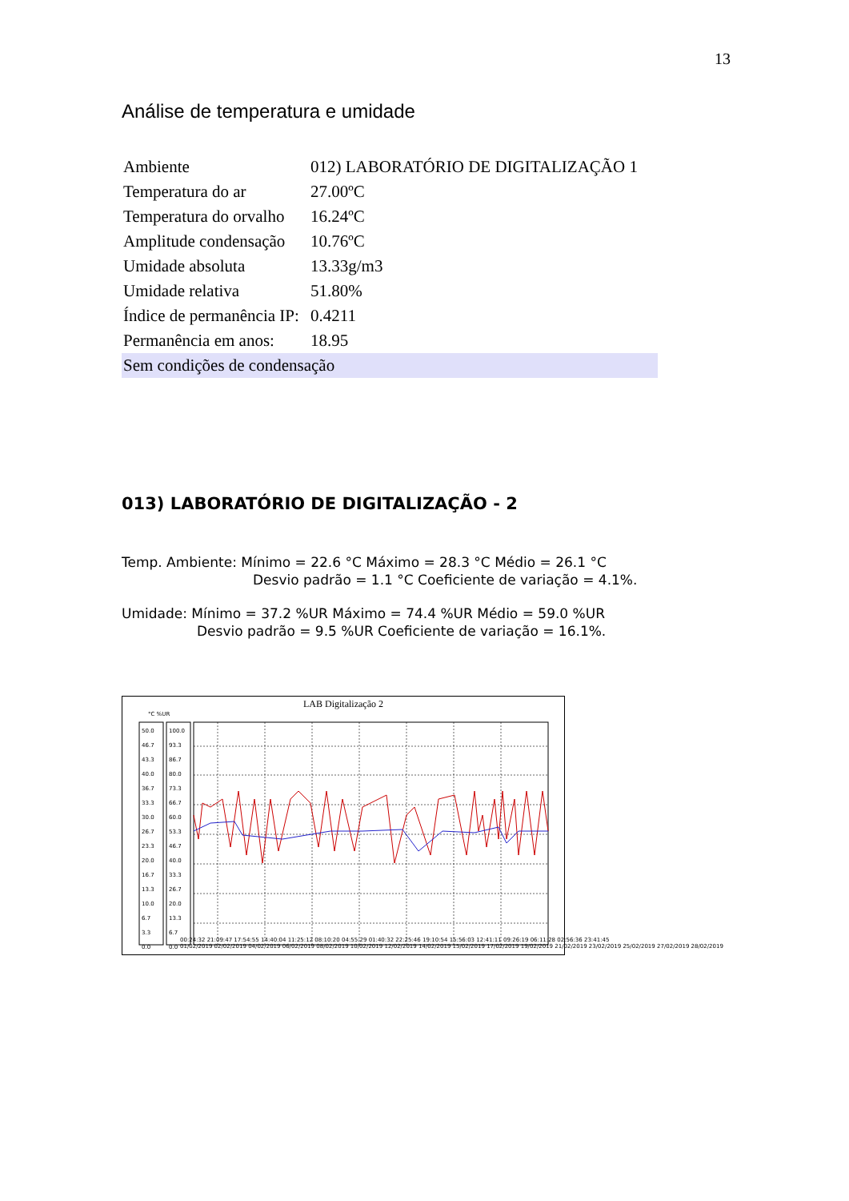13
Análise de temperatura e umidade
| Ambiente | 012) LABORATÓRIO DE DIGITALIZAÇÃO 1 |
| Temperatura do ar | 27.00ºC |
| Temperatura do orvalho | 16.24ºC |
| Amplitude condensação | 10.76ºC |
| Umidade absoluta | 13.33g/m3 |
| Umidade relativa | 51.80% |
| Índice de permanência IP: | 0.4211 |
| Permanência em anos: | 18.95 |
| Sem condições de condensação | |
013) LABORATÓRIO DE DIGITALIZAÇÃO - 2
Temp. Ambiente: Mínimo = 22.6 °C Máximo = 28.3 °C Médio = 26.1 °C
Desvio padrão = 1.1 °C Coeficiente de variação = 4.1%.
Umidade: Mínimo = 37.2 %UR Máximo = 74.4 %UR Médio = 59.0 %UR
Desvio padrão = 9.5 %UR Coeficiente de variação = 16.1%.
LAB Digitalização 2
°C %UR
50.0
46.7
43.3
40.0
36.7
33.3
30.0
26.7
23.3
20.0
16.7
13.3
10.0
6.7
3.3
0.0
100.0
93.3
86.7
80.0
73.3
66.7
60.0
53.3
46.7
40.0
33.3
26.7
20.0
13.3
6.7
0.0
00:24:32 21:09:47 17:54:55 14:40:04 11:25:12 08:10:20 04:55:29 01:40:32 22:25:46 19:10:54 15:56:03 12:41:11 09:26:19 06:11:28 02:56:36 23:41:45
01/02/2019 02/02/2019 04/02/2019 06/02/2019 08/02/2019 10/02/2019 12/02/2019 14/02/2019 15/02/2019 17/02/2019 19/02/2019 21/02/2019 23/02/2019 25/02/2019 27/02/2019 28/02/2019